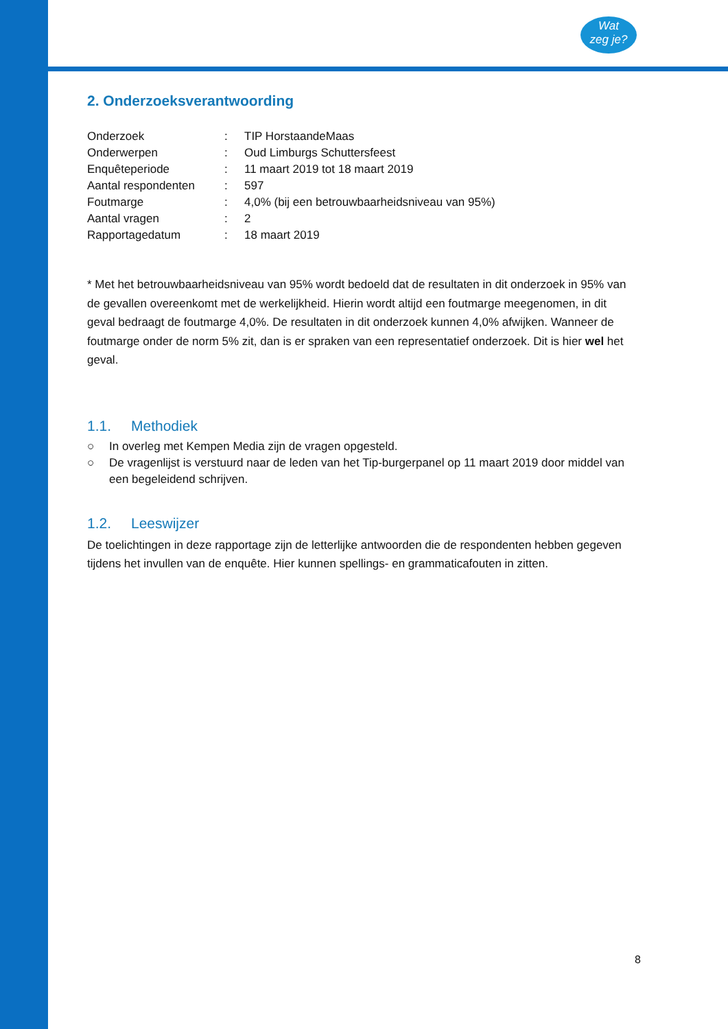Wat
zeg je?
2. Onderzoeksverantwoording
| Onderzoek | : | TIP HorstaandeMaas |
| Onderwerpen | : | Oud Limburgs Schuttersfeest |
| Enquêteperiode | : | 11 maart 2019 tot 18 maart 2019 |
| Aantal respondenten | : | 597 |
| Foutmarge | : | 4,0% (bij een betrouwbaarheidsniveau van 95%) |
| Aantal vragen | : | 2 |
| Rapportagedatum | : | 18 maart 2019 |
* Met het betrouwbaarheidsniveau van 95% wordt bedoeld dat de resultaten in dit onderzoek in 95% van de gevallen overeenkomt met de werkelijkheid. Hierin wordt altijd een foutmarge meegenomen, in dit geval bedraagt de foutmarge 4,0%. De resultaten in dit onderzoek kunnen 4,0% afwijken. Wanneer de foutmarge onder de norm 5% zit, dan is er spraken van een representatief onderzoek. Dit is hier wel het geval.
1.1. Methodiek
○ In overleg met Kempen Media zijn de vragen opgesteld.
○ De vragenlijst is verstuurd naar de leden van het Tip-burgerpanel op 11 maart 2019 door middel van een begeleidend schrijven.
1.2. Leeswijzer
De toelichtingen in deze rapportage zijn de letterlijke antwoorden die de respondenten hebben gegeven tijdens het invullen van de enquête. Hier kunnen spellings- en grammaticafouten in zitten.
8